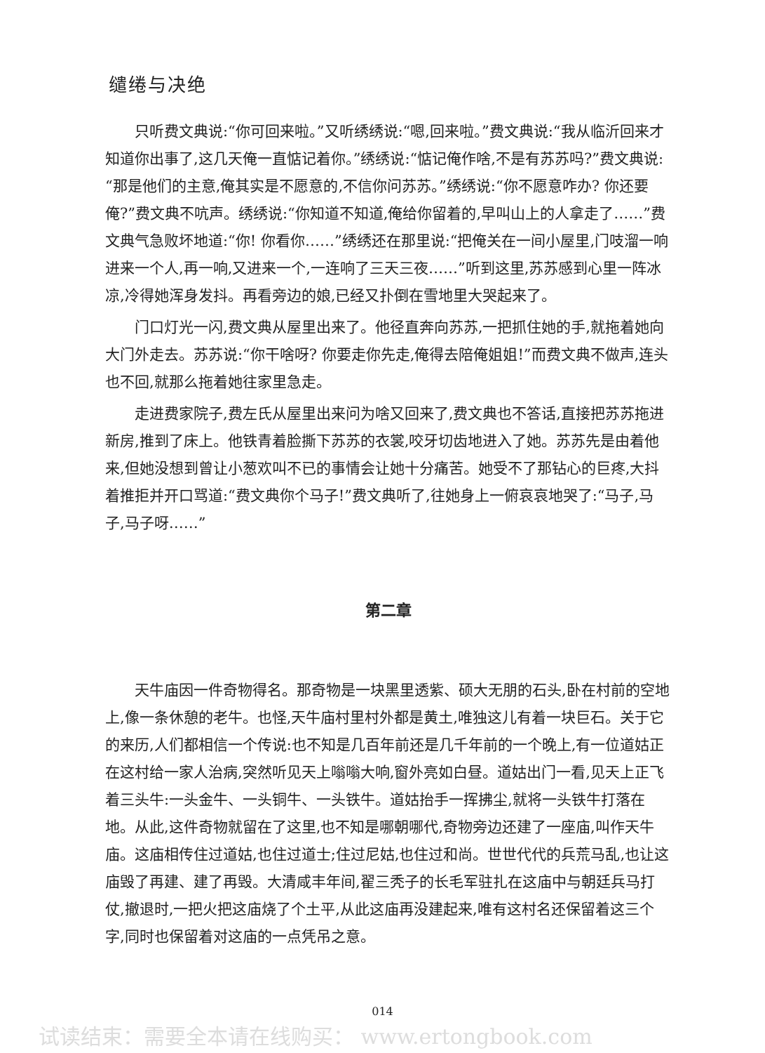缱绻与决绝
只听费文典说:“你可回来啦。”又听绣绣说:“嗯,回来啦。”费文典说:“我从临沂回来才知道你出事了,这几天俺一直惦记着你。”绣绣说:“惦记俺作啥,不是有苏苏吗?”费文典说:“那是他们的主意,俺其实是不愿意的,不信你问苏苏。”绣绣说:“你不愿意咋办? 你还要俺?”费文典不吭声。绣绣说:“你知道不知道,俺给你留着的,早叫山上的人拿走了……”费文典气急败坏地道:“你! 你看你……”绣绣还在那里说:“把俺关在一间小屋里,门吱溜一响进来一个人,再一响,又进来一个,一连响了三天三夜……”听到这里,苏苏感到心里一阵冰凉,冷得她浑身发抖。再看旁边的娘,已经又扑倒在雪地里大哭起来了。
门口灯光一闪,费文典从屋里出来了。他径直奔向苏苏,一把抓住她的手,就拖着她向大门外走去。苏苏说:“你干啥呀? 你要走你先走,俺得去陪俺姐姐!”而费文典不做声,连头也不回,就那么拖着她往家里急走。
走进费家院子,费左氏从屋里出来问为啥又回来了,费文典也不答话,直接把苏苏拖进新房,推到了床上。他铁青着脸撕下苏苏的衣裳,咬牙切齿地进入了她。苏苏先是由着他来,但她没想到曾让小葱欢叫不已的事情会让她十分痛苦。她受不了那钻心的巨疼,大抖着推拒并开口骂道:“费文典你个马子!”费文典听了,往她身上一俯哀哀地哭了:“马子,马子,马子呀……”
第二章
天牛庙因一件奇物得名。那奇物是一块黑里透紫、硕大无朋的石头,卧在村前的空地上,像一条休憩的老牛。也怪,天牛庙村里村外都是黄土,唯独这儿有着一块巨石。关于它的来历,人们都相信一个传说:也不知是几百年前还是几千年前的一个晚上,有一位道姑正在这村给一家人治病,突然听见天上嗡嗡大响,窗外亮如白昼。道姑出门一看,见天上正飞着三头牛:一头金牛、一头铜牛、一头铁牛。道姑抬手一挥拂尘,就将一头铁牛打落在地。从此,这件奇物就留在了这里,也不知是哪朝哪代,奇物旁边还建了一座庙,叫作天牛庙。这庙相传住过道姑,也住过道士;住过尼姑,也住过和尚。世世代代的兵荒马乱,也让这庙毁了再建、建了再毁。大清咸丰年间,翟三秃子的长毛军驻扎在这庙中与朝廷兵马打仗,撤退时,一把火把这庙烧了个土平,从此这庙再没建起来,唯有这村名还保留着这三个字,同时也保留着对这庙的一点凭吊之意。
014
试读结束：需要全本请在线购买： www.ertongbook.com